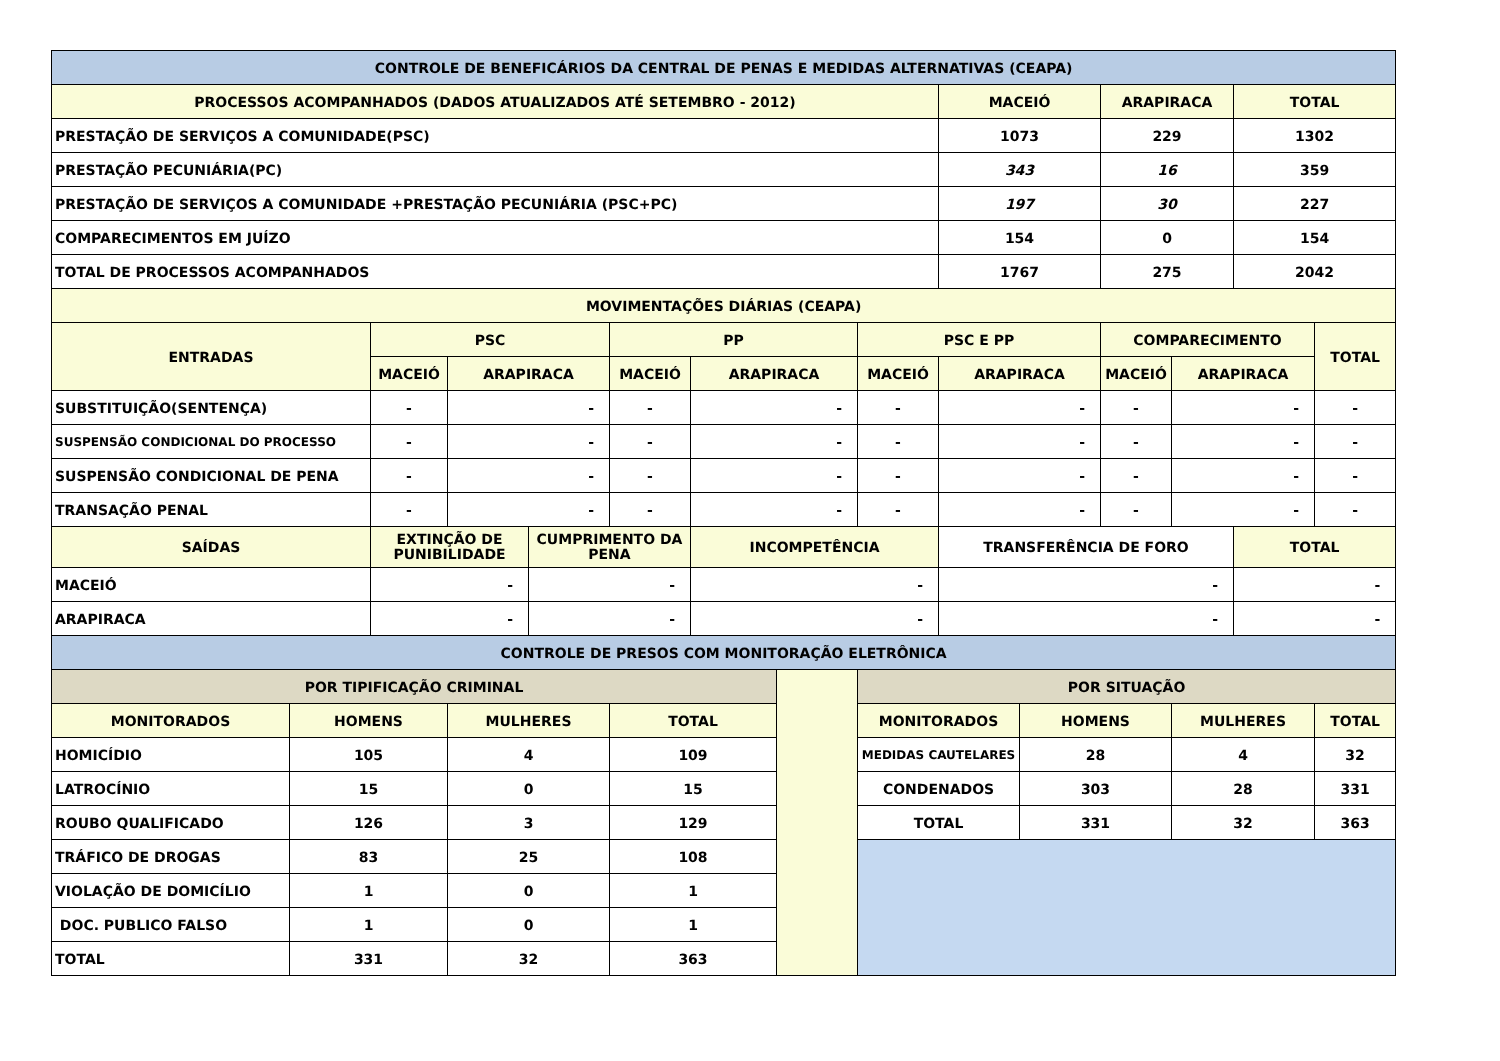| CONTROLE DE BENEFICÁRIOS DA CENTRAL DE PENAS E MEDIDAS ALTERNATIVAS (CEAPA) | | | | | | | | | | | | | | |
| --- | --- | --- | --- | --- | --- | --- | --- | --- | --- | --- | --- | --- | --- | --- |
| PROCESSOS ACOMPANHADOS (DADOS ATUALIZADOS ATÉ SETEMBRO - 2012) | | | | | | | | | MACEIÓ | | ARAPIRACA | | TOTAL | |
| PRESTAÇÃO DE SERVIÇOS A COMUNIDADE(PSC) | | | | | | | | | 1073 | | 229 | | 1302 | |
| PRESTAÇÃO PECUNIÁRIA(PC) | | | | | | | | | 343 | | 16 | | 359 | |
| PRESTAÇÃO DE SERVIÇOS A COMUNIDADE +PRESTAÇÃO PECUNIÁRIA (PSC+PC) | | | | | | | | | 197 | | 30 | | 227 | |
| COMPARECIMENTOS EM JUÍZO | | | | | | | | | 154 | | 0 | | 154 | |
| TOTAL DE PROCESSOS ACOMPANHADOS | | | | | | | | | 1767 | | 275 | | 2042 | |
| MOVIMENTAÇÕES DIÁRIAS (CEAPA) | | | | | | | | | | | | | | |
| ENTRADAS | | PSC | | | PP | | | PSC E PP | | | COMPARECIMENTO | | | TOTAL |
| | | MACEIÓ | ARAPIRACA | | MACEIÓ | ARAPIRACA | | MACEIÓ | ARAPIRACA | | MACEIÓ | ARAPIRACA | | |
| SUBSTITUIÇÃO(SENTENÇA) | | - | - | | - | - | | - | - | | - | - | | - |
| SUSPENSÃO CONDICIONAL DO PROCESSO | | - | - | | - | - | | - | - | | - | - | | - |
| SUSPENSÃO CONDICIONAL DE PENA | | - | - | | - | - | | - | - | | - | - | | - |
| TRANSAÇÃO PENAL | | - | - | | - | - | | - | - | | - | - | | - |
| SAÍDAS | | EXTINÇÃO DE PUNIBILIDADE | | CUMPRIMENTO DA PENA | | INCOMPETÊNCIA | | | TRANSFERÊNCIA DE FORO | | | | TOTAL | |
| MACEIÓ | | - | | - | | - | | | - | | | | - | |
| ARAPIRACA | | - | | - | | - | | | - | | | | - | |
| CONTROLE DE PRESOS COM MONITORAÇÃO ELETRÔNICA | | | | | | | | | | | | | | |
| POR TIPIFICAÇÃO CRIMINAL | | | | | | | | POR SITUAÇÃO | | | | | | |
| MONITORADOS | HOMENS | | MULHERES | | TOTAL | | | MONITORADOS | | HOMENS | | MULHERES | | TOTAL |
| HOMICÍDIO | 105 | | 4 | | 109 | | | MEDIDAS CAUTELARES | | 28 | | 4 | | 32 |
| LATROCÍNIO | 15 | | 0 | | 15 | | | CONDENADOS | | 303 | | 28 | | 331 |
| ROUBO QUALIFICADO | 126 | | 3 | | 129 | | | TOTAL | | 331 | | 32 | | 363 |
| TRÁFICO DE DROGAS | 83 | | 25 | | 108 | | | | | | | | | |
| VIOLAÇÃO DE DOMICÍLIO | 1 | | 0 | | 1 | | | | | | | | | |
| DOC. PUBLICO FALSO | 1 | | 0 | | 1 | | | | | | | | | |
| TOTAL | 331 | | 32 | | 363 | | | | | | | | | |